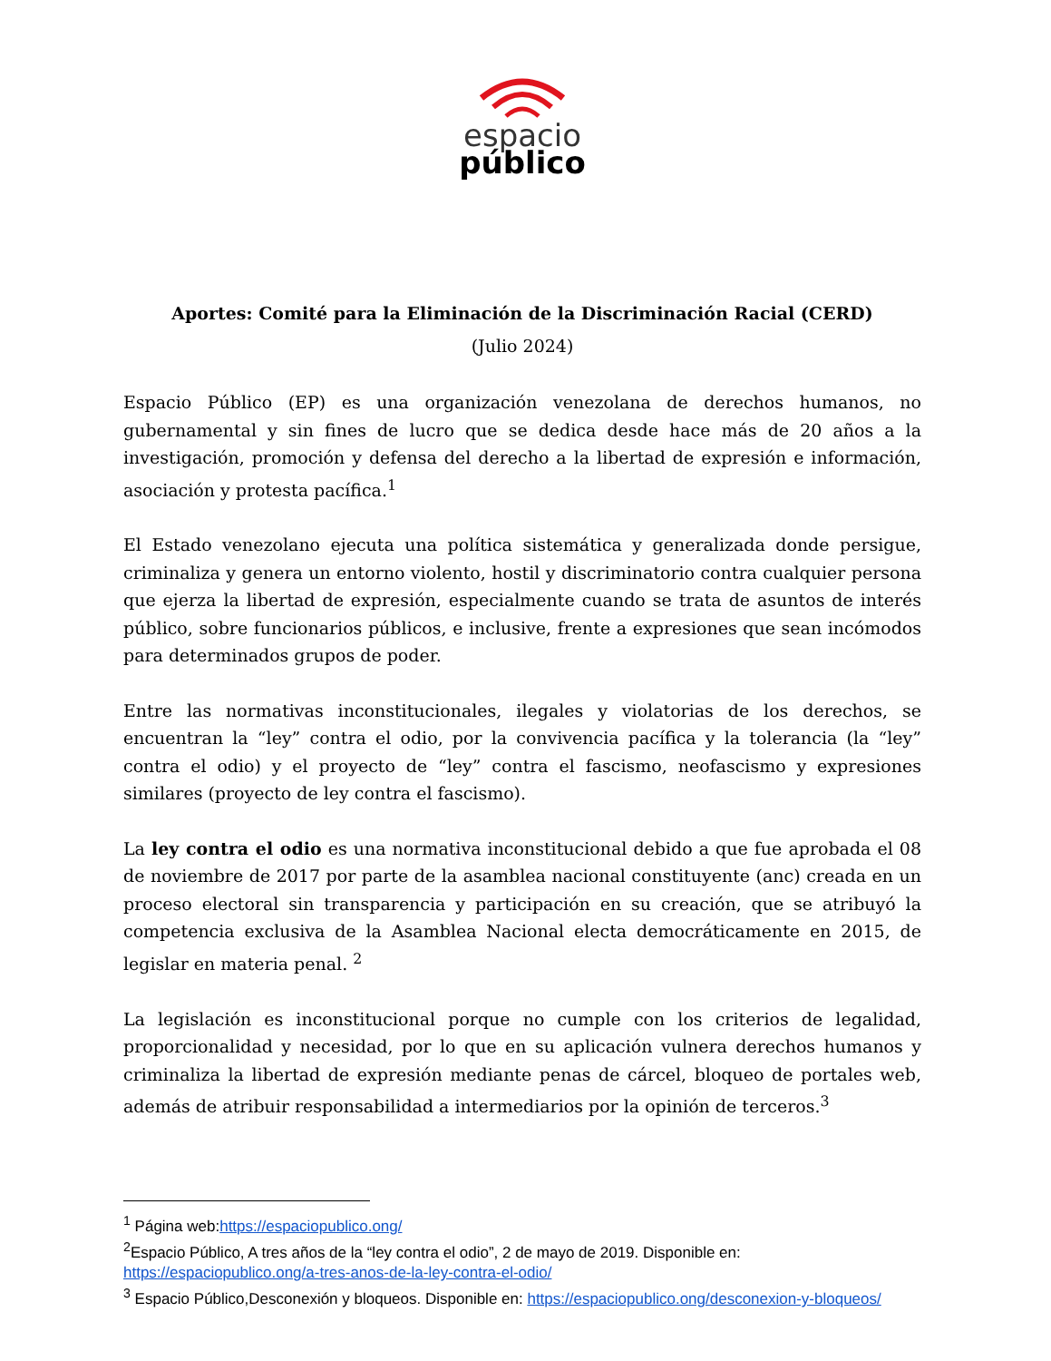espacio
público
Aportes: Comité para la Eliminación de la Discriminación Racial (CERD)
(Julio 2024)
Espacio Público (EP) es una organización venezolana de derechos humanos, no gubernamental y sin fines de lucro que se dedica desde hace más de 20 años a la investigación, promoción y defensa del derecho a la libertad de expresión e información, asociación y protesta pacífica.<sup>1</sup>
El Estado venezolano ejecuta una política sistemática y generalizada donde persigue, criminaliza y genera un entorno violento, hostil y discriminatorio contra cualquier persona que ejerza la libertad de expresión, especialmente cuando se trata de asuntos de interés público, sobre funcionarios públicos, e inclusive, frente a expresiones que sean incómodos para determinados grupos de poder.
Entre las normativas inconstitucionales, ilegales y violatorias de los derechos, se encuentran la “ley” contra el odio, por la convivencia pacífica y la tolerancia (la “ley” contra el odio) y el proyecto de “ley” contra el fascismo, neofascismo y expresiones similares (proyecto de ley contra el fascismo).
La ley contra el odio es una normativa inconstitucional debido a que fue aprobada el 08 de noviembre de 2017 por parte de la asamblea nacional constituyente (anc) creada en un proceso electoral sin transparencia y participación en su creación, que se atribuyó la competencia exclusiva de la Asamblea Nacional electa democráticamente en 2015, de legislar en materia penal. <sup>2</sup>
La legislación es inconstitucional porque no cumple con los criterios de legalidad, proporcionalidad y necesidad, por lo que en su aplicación vulnera derechos humanos y criminaliza la libertad de expresión mediante penas de cárcel, bloqueo de portales web, además de atribuir responsabilidad a intermediarios por la opinión de terceros.<sup>3</sup>
<sup>1</sup> Página web:https://espaciopublico.ong/
<sup>2</sup> Espacio Público, A tres años de la “ley contra el odio”, 2 de mayo de 2019. Disponible en: https://espaciopublico.ong/a-tres-anos-de-la-ley-contra-el-odio/
<sup>3</sup> Espacio Público,Desconexión y bloqueos. Disponible en: https://espaciopublico.ong/desconexion-y-bloqueos/